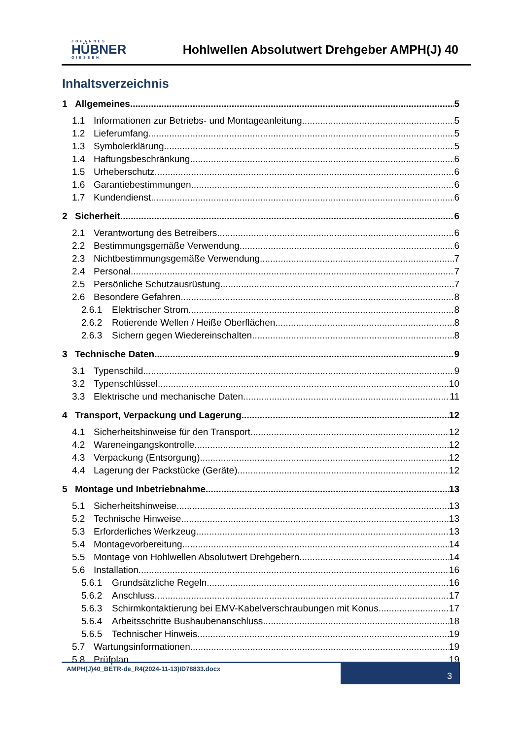JOHANNES
HÜBNER
GIESSEN
Hohlwellen Absolutwert Drehgeber AMPH(J) 40
Inhaltsverzeichnis
1 Allgemeines 5
1.1 Informationen zur Betriebs- und Montageanleitung 5
1.2 Lieferumfang 5
1.3 Symbolerklärung 5
1.4 Haftungsbeschränkung 6
1.5 Urheberschutz 6
1.6 Garantiebestimmungen 6
1.7 Kundendienst 6
2 Sicherheit 6
2.1 Verantwortung des Betreibers 6
2.2 Bestimmungsgemäße Verwendung 6
2.3 Nichtbestimmungsgemäße Verwendung 7
2.4 Personal 7
2.5 Persönliche Schutzausrüstung 7
2.6 Besondere Gefahren 8
2.6.1 Elektrischer Strom 8
2.6.2 Rotierende Wellen / Heiße Oberflächen 8
2.6.3 Sichern gegen Wiedereinschalten 8
3 Technische Daten 9
3.1 Typenschild 9
3.2 Typenschlüssel 10
3.3 Elektrische und mechanische Daten 11
4 Transport, Verpackung und Lagerung 12
4.1 Sicherheitshinweise für den Transport 12
4.2 Wareneingangskontrolle 12
4.3 Verpackung (Entsorgung) 12
4.4 Lagerung der Packstücke (Geräte) 12
5 Montage und Inbetriebnahme 13
5.1 Sicherheitshinweise 13
5.2 Technische Hinweise 13
5.3 Erforderliches Werkzeug 13
5.4 Montagevorbereitung 14
5.5 Montage von Hohlwellen Absolutwert Drehgebern 14
5.6 Installation 16
5.6.1 Grundsätzliche Regeln 16
5.6.2 Anschluss 17
5.6.3 Schirmkontaktierung bei EMV-Kabelverschraubungen mit Konus 17
5.6.4 Arbeitsschritte Bushaubenanschluss 18
5.6.5 Technischer Hinweis 19
5.7 Wartungsinformationen 19
5.8 Prüfplan 19
AMPH(J)40_BETR-de_R4(2024-11-13)ID78833.docx
3